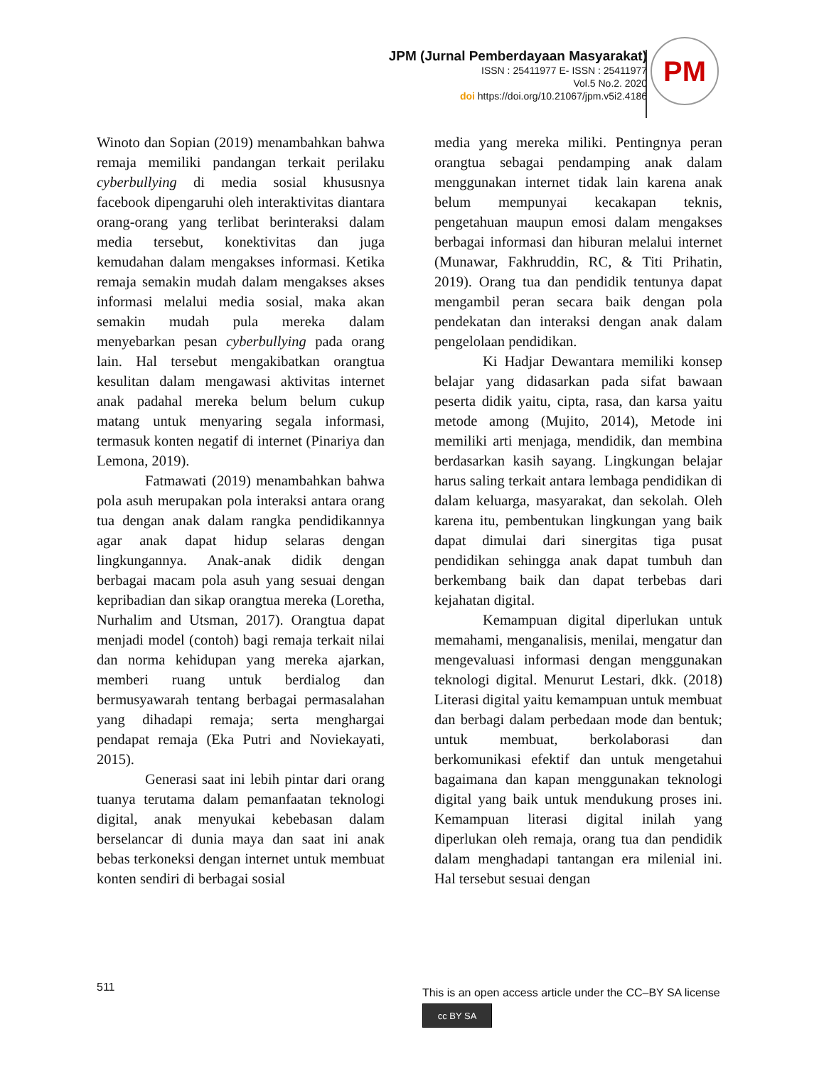JPM (Jurnal Pemberdayaan Masyarakat)
ISSN : 25411977 E- ISSN : 25411977
Vol.5 No.2. 2020
doi https://doi.org/10.21067/jpm.v5i2.4186
PM
Winoto dan Sopian (2019) menambahkan bahwa remaja memiliki pandangan terkait perilaku cyberbullying di media sosial khususnya facebook dipengaruhi oleh interaktivitas diantara orang-orang yang terlibat berinteraksi dalam media tersebut, konektivitas dan juga kemudahan dalam mengakses informasi. Ketika remaja semakin mudah dalam mengakses akses informasi melalui media sosial, maka akan semakin mudah pula mereka dalam menyebarkan pesan cyberbullying pada orang lain. Hal tersebut mengakibatkan orangtua kesulitan dalam mengawasi aktivitas internet anak padahal mereka belum belum cukup matang untuk menyaring segala informasi, termasuk konten negatif di internet (Pinariya dan Lemona, 2019).
Fatmawati (2019) menambahkan bahwa pola asuh merupakan pola interaksi antara orang tua dengan anak dalam rangka pendidikannya agar anak dapat hidup selaras dengan lingkungannya. Anak-anak didik dengan berbagai macam pola asuh yang sesuai dengan kepribadian dan sikap orangtua mereka (Loretha, Nurhalim and Utsman, 2017). Orangtua dapat menjadi model (contoh) bagi remaja terkait nilai dan norma kehidupan yang mereka ajarkan, memberi ruang untuk berdialog dan bermusyawarah tentang berbagai permasalahan yang dihadapi remaja; serta menghargai pendapat remaja (Eka Putri and Noviekayati, 2015).
Generasi saat ini lebih pintar dari orang tuanya terutama dalam pemanfaatan teknologi digital, anak menyukai kebebasan dalam berselancar di dunia maya dan saat ini anak bebas terkoneksi dengan internet untuk membuat konten sendiri di berbagai sosial
media yang mereka miliki. Pentingnya peran orangtua sebagai pendamping anak dalam menggunakan internet tidak lain karena anak belum mempunyai kecakapan teknis, pengetahuan maupun emosi dalam mengakses berbagai informasi dan hiburan melalui internet (Munawar, Fakhruddin, RC, & Titi Prihatin, 2019). Orang tua dan pendidik tentunya dapat mengambil peran secara baik dengan pola pendekatan dan interaksi dengan anak dalam pengelolaan pendidikan.
Ki Hadjar Dewantara memiliki konsep belajar yang didasarkan pada sifat bawaan peserta didik yaitu, cipta, rasa, dan karsa yaitu metode among (Mujito, 2014), Metode ini memiliki arti menjaga, mendidik, dan membina berdasarkan kasih sayang. Lingkungan belajar harus saling terkait antara lembaga pendidikan di dalam keluarga, masyarakat, dan sekolah. Oleh karena itu, pembentukan lingkungan yang baik dapat dimulai dari sinergitas tiga pusat pendidikan sehingga anak dapat tumbuh dan berkembang baik dan dapat terbebas dari kejahatan digital.
Kemampuan digital diperlukan untuk memahami, menganalisis, menilai, mengatur dan mengevaluasi informasi dengan menggunakan teknologi digital. Menurut Lestari, dkk. (2018) Literasi digital yaitu kemampuan untuk membuat dan berbagi dalam perbedaan mode dan bentuk; untuk membuat, berkolaborasi dan berkomunikasi efektif dan untuk mengetahui bagaimana dan kapan menggunakan teknologi digital yang baik untuk mendukung proses ini. Kemampuan literasi digital inilah yang diperlukan oleh remaja, orang tua dan pendidik dalam menghadapi tantangan era milenial ini. Hal tersebut sesuai dengan
511
This is an open access article under the CC–BY SA license
cc BY SA